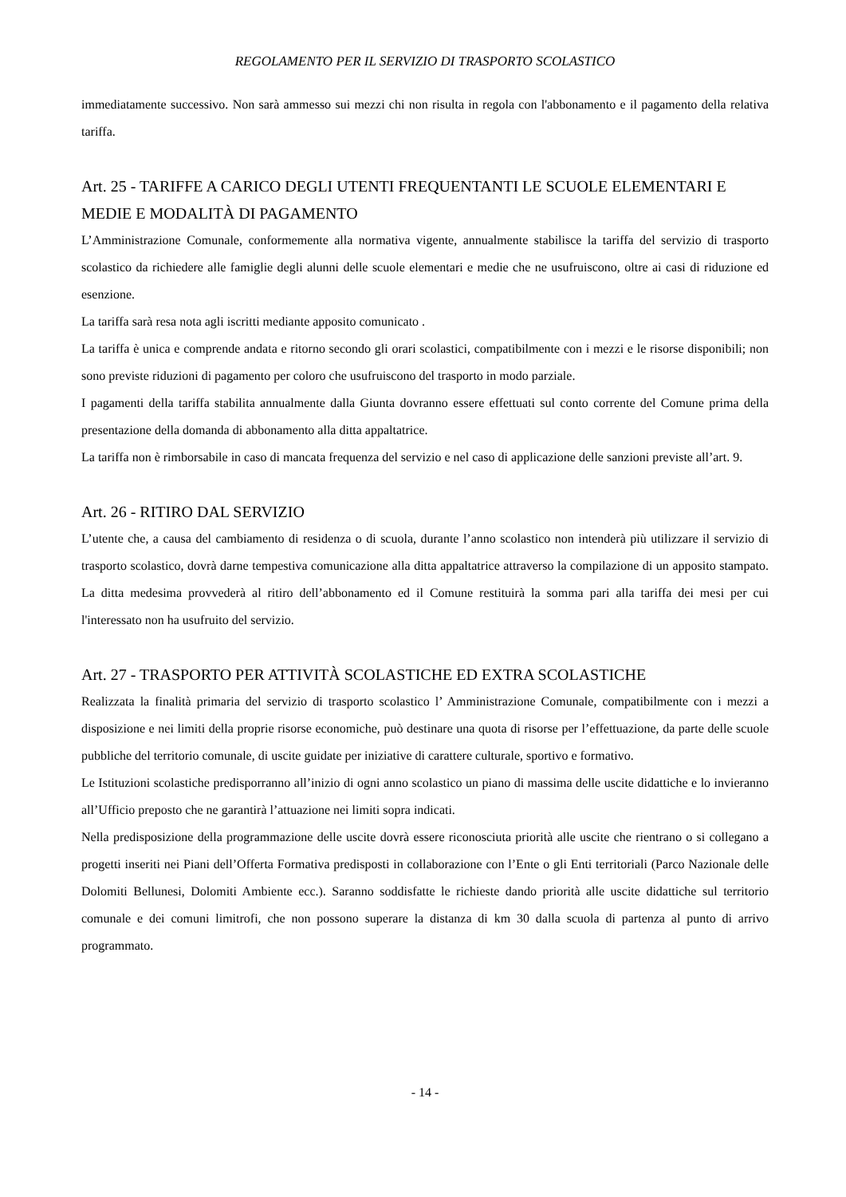REGOLAMENTO PER IL SERVIZIO DI TRASPORTO SCOLASTICO
immediatamente successivo. Non sarà ammesso sui mezzi chi non risulta in regola con l'abbonamento e il pagamento della relativa tariffa.
Art. 25 - TARIFFE A CARICO DEGLI UTENTI FREQUENTANTI LE SCUOLE ELEMENTARI E MEDIE E MODALITÀ DI PAGAMENTO
L’Amministrazione Comunale, conformemente alla normativa vigente, annualmente stabilisce la tariffa del servizio di trasporto scolastico da richiedere alle famiglie degli alunni delle scuole elementari e medie che ne usufruiscono, oltre ai casi di riduzione ed esenzione.
La tariffa sarà resa nota agli iscritti mediante apposito comunicato .
La tariffa è unica e comprende andata e ritorno secondo gli orari scolastici, compatibilmente con i mezzi e le risorse disponibili; non sono previste riduzioni di pagamento per coloro che usufruiscono del trasporto in modo parziale.
I pagamenti della tariffa stabilita annualmente dalla Giunta dovranno essere effettuati sul conto corrente del Comune prima della presentazione della domanda di abbonamento alla ditta appaltatrice.
La tariffa non è rimborsabile in caso di mancata frequenza del servizio e nel caso di applicazione delle sanzioni previste all’art. 9.
Art. 26 - RITIRO DAL SERVIZIO
L’utente che, a causa del cambiamento di residenza o di scuola, durante l’anno scolastico non intenderà più utilizzare il servizio di trasporto scolastico, dovrà darne tempestiva comunicazione alla ditta appaltatrice attraverso la compilazione di un apposito stampato. La ditta medesima provvederà al ritiro dell’abbonamento ed il Comune restituirà la somma pari alla tariffa dei mesi per cui l'interessato non ha usufruito del servizio.
Art. 27 - TRASPORTO PER ATTIVITÀ SCOLASTICHE ED EXTRA SCOLASTICHE
Realizzata la finalità primaria del servizio di trasporto scolastico l’ Amministrazione Comunale, compatibilmente con i mezzi a disposizione e nei limiti della proprie risorse economiche, può destinare una quota di risorse per l’effettuazione, da parte delle scuole pubbliche del territorio comunale, di uscite guidate per iniziative di carattere culturale, sportivo e formativo.
Le Istituzioni scolastiche predisporranno all’inizio di ogni anno scolastico un piano di massima delle uscite didattiche e lo invieranno all’Ufficio preposto che ne garantirà l’attuazione nei limiti sopra indicati.
Nella predisposizione della programmazione delle uscite dovrà essere riconosciuta priorità alle uscite che rientrano o si collegano a progetti inseriti nei Piani dell’Offerta Formativa predisposti in collaborazione con l’Ente o gli Enti territoriali (Parco Nazionale delle Dolomiti Bellunesi, Dolomiti Ambiente ecc.). Saranno soddisfatte le richieste dando priorità alle uscite didattiche sul territorio comunale e dei comuni limitrofi, che non possono superare la distanza di km 30 dalla scuola di partenza al punto di arrivo programmato.
- 14 -